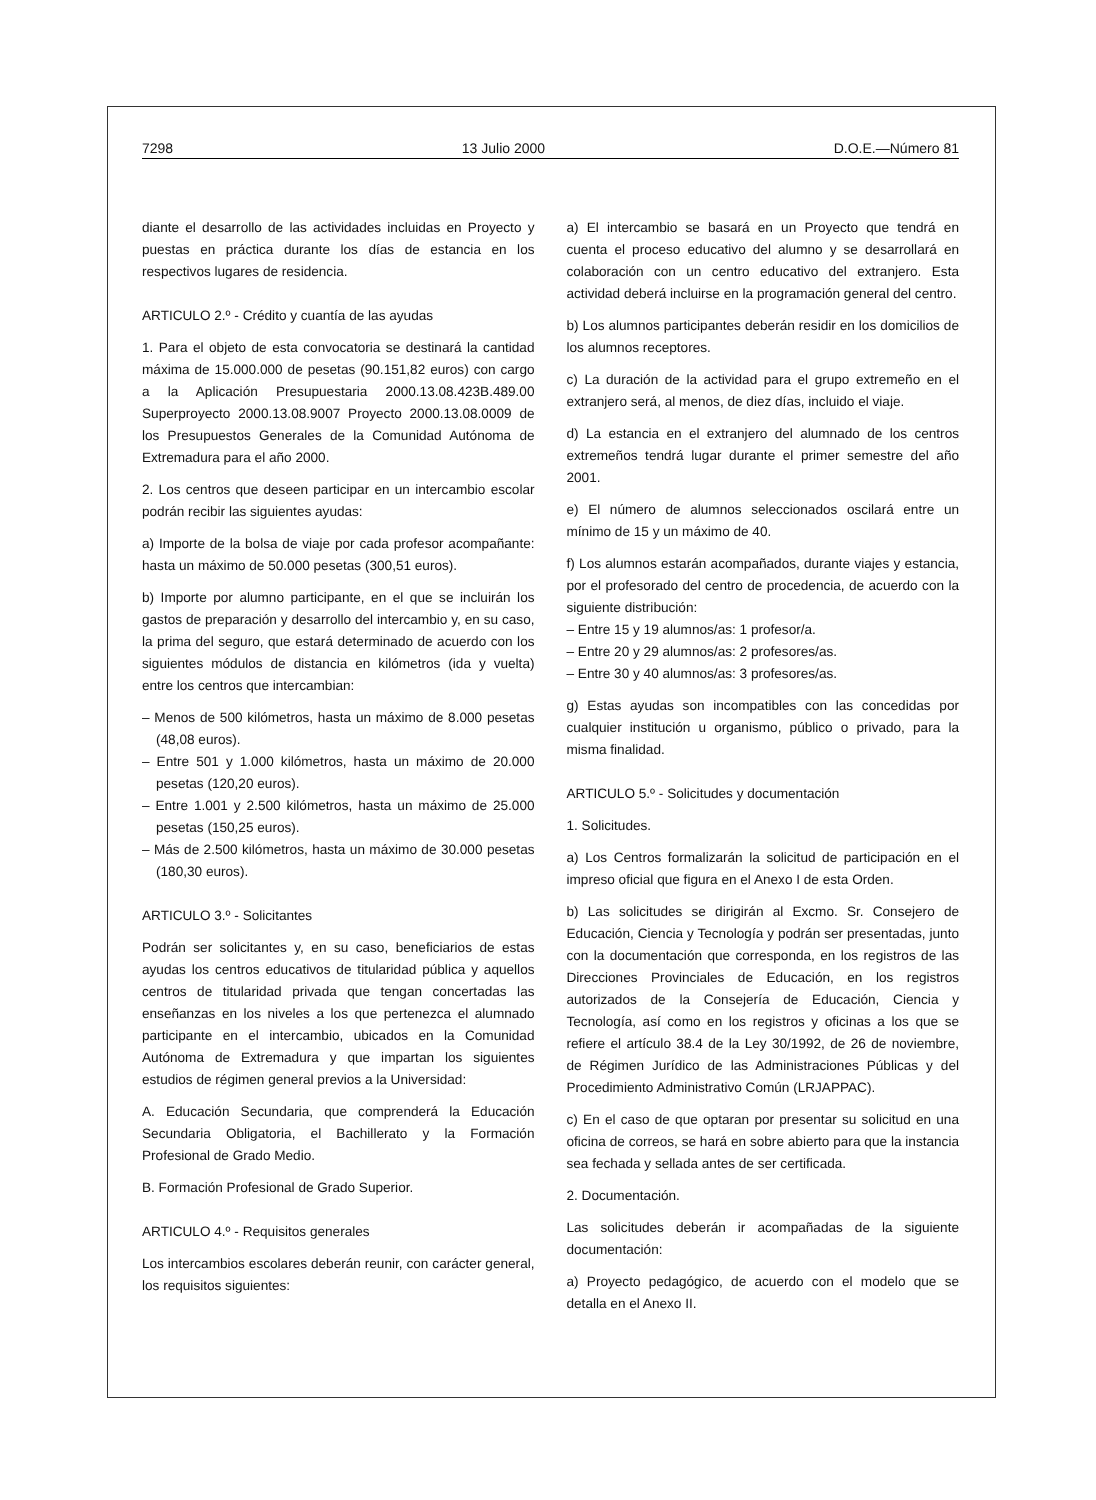7298 13 Julio 2000 D.O.E.—Número 81
diante el desarrollo de las actividades incluidas en Proyecto y puestas en práctica durante los días de estancia en los respectivos lugares de residencia.
ARTICULO 2.º - Crédito y cuantía de las ayudas
1. Para el objeto de esta convocatoria se destinará la cantidad máxima de 15.000.000 de pesetas (90.151,82 euros) con cargo a la Aplicación Presupuestaria 2000.13.08.423B.489.00 Superproyecto 2000.13.08.9007 Proyecto 2000.13.08.0009 de los Presupuestos Generales de la Comunidad Autónoma de Extremadura para el año 2000.
2. Los centros que deseen participar en un intercambio escolar podrán recibir las siguientes ayudas:
a) Importe de la bolsa de viaje por cada profesor acompañante: hasta un máximo de 50.000 pesetas (300,51 euros).
b) Importe por alumno participante, en el que se incluirán los gastos de preparación y desarrollo del intercambio y, en su caso, la prima del seguro, que estará determinado de acuerdo con los siguientes módulos de distancia en kilómetros (ida y vuelta) entre los centros que intercambian:
– Menos de 500 kilómetros, hasta un máximo de 8.000 pesetas (48,08 euros).
– Entre 501 y 1.000 kilómetros, hasta un máximo de 20.000 pesetas (120,20 euros).
– Entre 1.001 y 2.500 kilómetros, hasta un máximo de 25.000 pesetas (150,25 euros).
– Más de 2.500 kilómetros, hasta un máximo de 30.000 pesetas (180,30 euros).
ARTICULO 3.º - Solicitantes
Podrán ser solicitantes y, en su caso, beneficiarios de estas ayudas los centros educativos de titularidad pública y aquellos centros de titularidad privada que tengan concertadas las enseñanzas en los niveles a los que pertenezca el alumnado participante en el intercambio, ubicados en la Comunidad Autónoma de Extremadura y que impartan los siguientes estudios de régimen general previos a la Universidad:
A. Educación Secundaria, que comprenderá la Educación Secundaria Obligatoria, el Bachillerato y la Formación Profesional de Grado Medio.
B. Formación Profesional de Grado Superior.
ARTICULO 4.º - Requisitos generales
Los intercambios escolares deberán reunir, con carácter general, los requisitos siguientes:
a) El intercambio se basará en un Proyecto que tendrá en cuenta el proceso educativo del alumno y se desarrollará en colaboración con un centro educativo del extranjero. Esta actividad deberá incluirse en la programación general del centro.
b) Los alumnos participantes deberán residir en los domicilios de los alumnos receptores.
c) La duración de la actividad para el grupo extremeño en el extranjero será, al menos, de diez días, incluido el viaje.
d) La estancia en el extranjero del alumnado de los centros extremeños tendrá lugar durante el primer semestre del año 2001.
e) El número de alumnos seleccionados oscilará entre un mínimo de 15 y un máximo de 40.
f) Los alumnos estarán acompañados, durante viajes y estancia, por el profesorado del centro de procedencia, de acuerdo con la siguiente distribución:
– Entre 15 y 19 alumnos/as: 1 profesor/a.
– Entre 20 y 29 alumnos/as: 2 profesores/as.
– Entre 30 y 40 alumnos/as: 3 profesores/as.
g) Estas ayudas son incompatibles con las concedidas por cualquier institución u organismo, público o privado, para la misma finalidad.
ARTICULO 5.º - Solicitudes y documentación
1. Solicitudes.
a) Los Centros formalizarán la solicitud de participación en el impreso oficial que figura en el Anexo I de esta Orden.
b) Las solicitudes se dirigirán al Excmo. Sr. Consejero de Educación, Ciencia y Tecnología y podrán ser presentadas, junto con la documentación que corresponda, en los registros de las Direcciones Provinciales de Educación, en los registros autorizados de la Consejería de Educación, Ciencia y Tecnología, así como en los registros y oficinas a los que se refiere el artículo 38.4 de la Ley 30/1992, de 26 de noviembre, de Régimen Jurídico de las Administraciones Públicas y del Procedimiento Administrativo Común (LRJAPPAC).
c) En el caso de que optaran por presentar su solicitud en una oficina de correos, se hará en sobre abierto para que la instancia sea fechada y sellada antes de ser certificada.
2. Documentación.
Las solicitudes deberán ir acompañadas de la siguiente documentación:
a) Proyecto pedagógico, de acuerdo con el modelo que se detalla en el Anexo II.